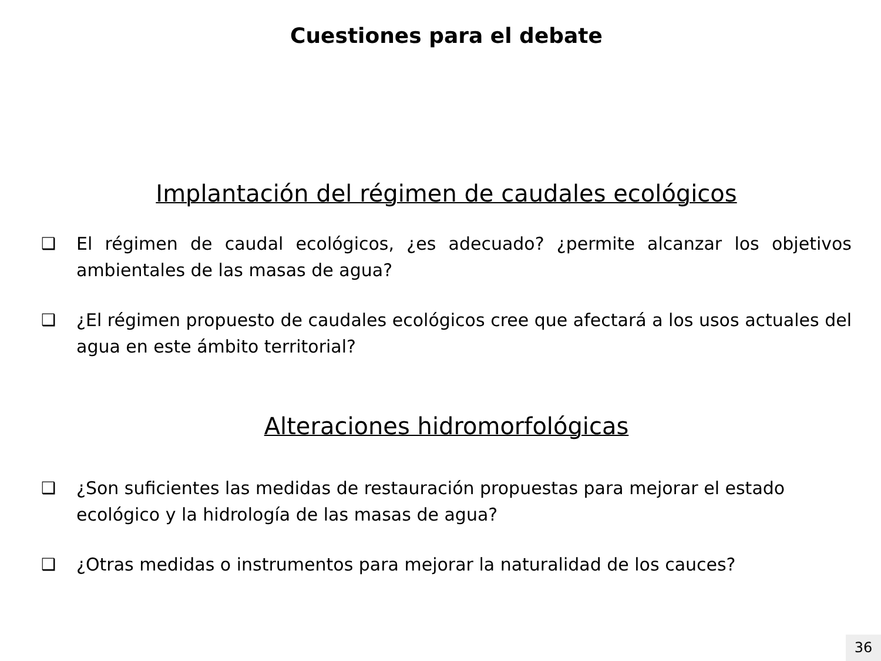Cuestiones para el debate
Implantación del régimen de caudales ecológicos
❑ El régimen de caudal ecológicos, ¿es adecuado? ¿permite alcanzar los objetivos ambientales de las masas de agua?
❑ ¿El régimen propuesto de caudales ecológicos cree que afectará a los usos actuales del agua en este ámbito territorial?
Alteraciones hidromorfológicas
❑ ¿Son suficientes las medidas de restauración propuestas para mejorar el estado ecológico y la hidrología de las masas de agua?
❑ ¿Otras medidas o instrumentos para mejorar la naturalidad de los cauces?
36